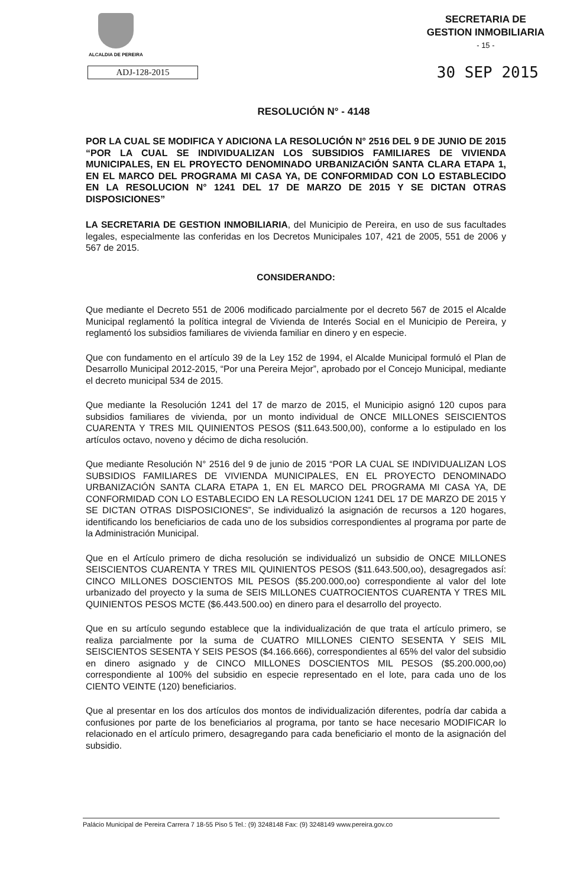ALCALDIA DE PEREIRA
SECRETARIA DE
GESTION INMOBILIARIA
- 15 -
ADJ-128-2015
30 SEP 2015
RESOLUCIÓN N° - 4148
POR LA CUAL SE MODIFICA Y ADICIONA LA RESOLUCIÓN N° 2516 DEL 9 DE JUNIO DE 2015 “POR LA CUAL SE INDIVIDUALIZAN LOS SUBSIDIOS FAMILIARES DE VIVIENDA MUNICIPALES, EN EL PROYECTO DENOMINADO URBANIZACIÓN SANTA CLARA ETAPA 1, EN EL MARCO DEL PROGRAMA MI CASA YA, DE CONFORMIDAD CON LO ESTABLECIDO EN LA RESOLUCION N° 1241 DEL 17 DE MARZO DE 2015 Y SE DICTAN OTRAS DISPOSICIONES”
LA SECRETARIA DE GESTION INMOBILIARIA, del Municipio de Pereira, en uso de sus facultades legales, especialmente las conferidas en los Decretos Municipales 107, 421 de 2005, 551 de 2006 y 567 de 2015.
CONSIDERANDO:
Que mediante el Decreto 551 de 2006 modificado parcialmente por el decreto 567 de 2015 el Alcalde Municipal reglamentó la política integral de Vivienda de Interés Social en el Municipio de Pereira, y reglamentó los subsidios familiares de vivienda familiar en dinero y en especie.
Que con fundamento en el artículo 39 de la Ley 152 de 1994, el Alcalde Municipal formuló el Plan de Desarrollo Municipal 2012-2015, “Por una Pereira Mejor”, aprobado por el Concejo Municipal, mediante el decreto municipal 534 de 2015.
Que mediante la Resolución 1241 del 17 de marzo de 2015, el Municipio asignó 120 cupos para subsidios familiares de vivienda, por un monto individual de ONCE MILLONES SEISCIENTOS CUARENTA Y TRES MIL QUINIENTOS PESOS ($11.643.500,00), conforme a lo estipulado en los artículos octavo, noveno y décimo de dicha resolución.
Que mediante Resolución N° 2516 del 9 de junio de 2015 “POR LA CUAL SE INDIVIDUALIZAN LOS SUBSIDIOS FAMILIARES DE VIVIENDA MUNICIPALES, EN EL PROYECTO DENOMINADO URBANIZACIÓN SANTA CLARA ETAPA 1, EN EL MARCO DEL PROGRAMA MI CASA YA, DE CONFORMIDAD CON LO ESTABLECIDO EN LA RESOLUCION 1241 DEL 17 DE MARZO DE 2015 Y SE DICTAN OTRAS DISPOSICIONES”, Se individualizó la asignación de recursos a 120 hogares, identificando los beneficiarios de cada uno de los subsidios correspondientes al programa por parte de la Administración Municipal.
Que en el Artículo primero de dicha resolución se individualizó un subsidio de ONCE MILLONES SEISCIENTOS CUARENTA Y TRES MIL QUINIENTOS PESOS ($11.643.500,oo), desagregados así: CINCO MILLONES DOSCIENTOS MIL PESOS ($5.200.000,oo) correspondiente al valor del lote urbanizado del proyecto y la suma de SEIS MILLONES CUATROCIENTOS CUARENTA Y TRES MIL QUINIENTOS PESOS MCTE ($6.443.500.oo) en dinero para el desarrollo del proyecto.
Que en su artículo segundo establece que la individualización de que trata el artículo primero, se realiza parcialmente por la suma de CUATRO MILLONES CIENTO SESENTA Y SEIS MIL SEISCIENTOS SESENTA Y SEIS PESOS ($4.166.666), correspondientes al 65% del valor del subsidio en dinero asignado y de CINCO MILLONES DOSCIENTOS MIL PESOS ($5.200.000,oo) correspondiente al 100% del subsidio en especie representado en el lote, para cada uno de los CIENTO VEINTE (120) beneficiarios.
Que al presentar en los dos artículos dos montos de individualización diferentes, podría dar cabida a confusiones por parte de los beneficiarios al programa, por tanto se hace necesario MODIFICAR lo relacionado en el artículo primero, desagregando para cada beneficiario el monto de la asignación del subsidio.
Palácio Municipal de Pereira Carrera 7 18-55 Piso 5 Tel.: (9) 3248148 Fax: (9) 3248149 www.pereira.gov.co